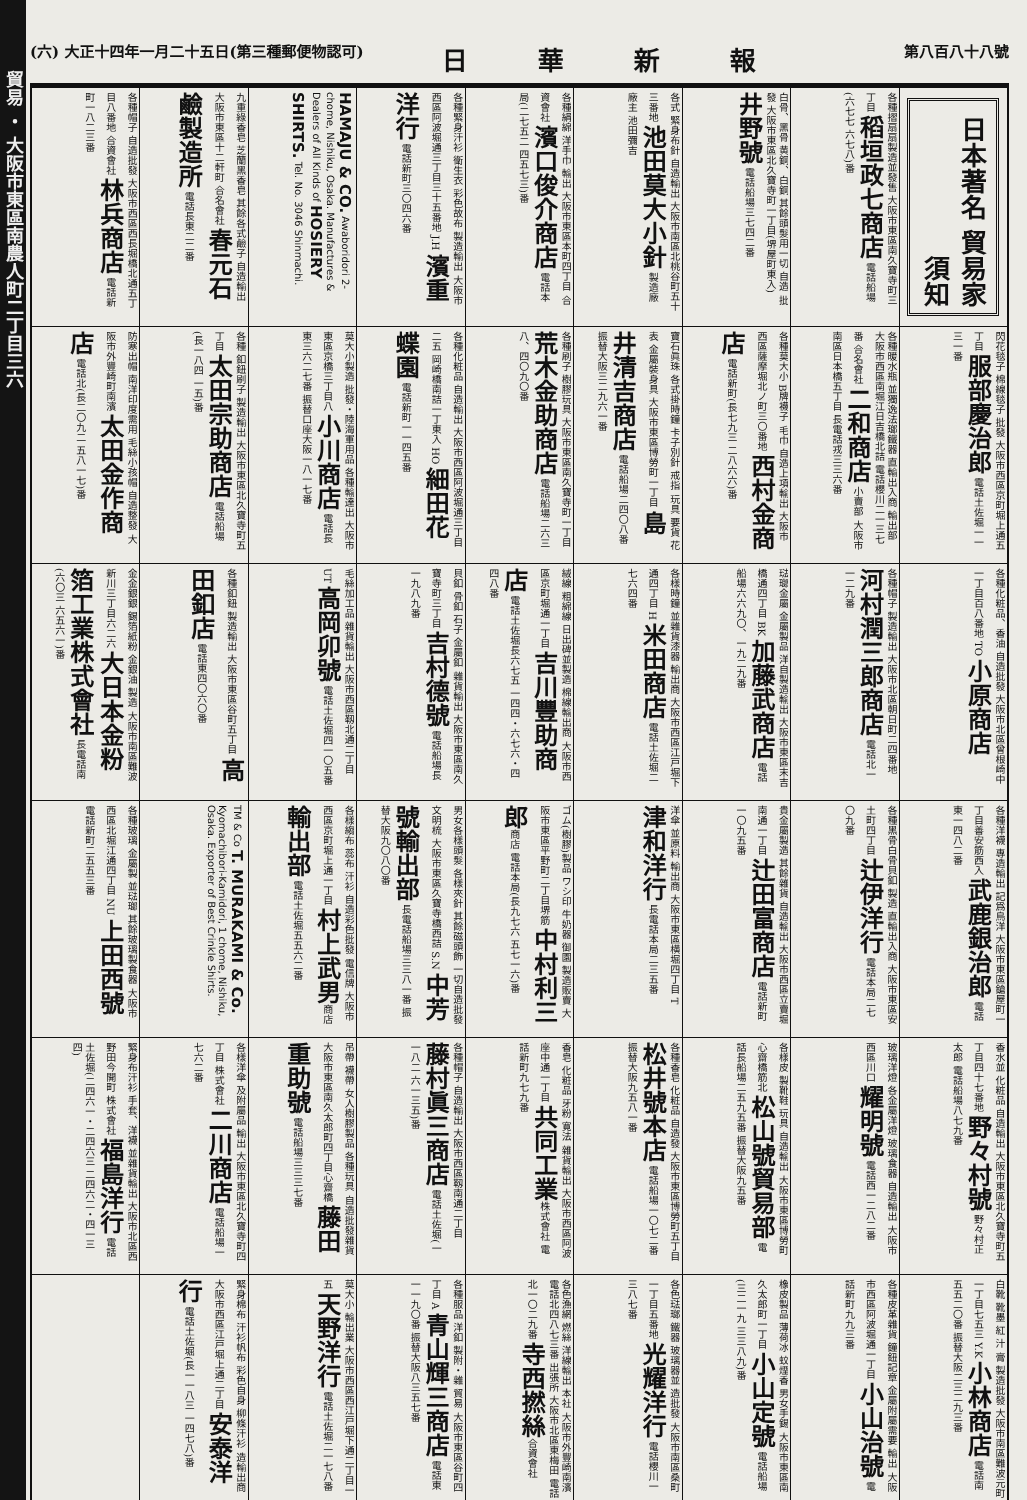貿易 ・ 大阪市東區南農人町二丁目三六
(六) 大正十四年一月二十五日(第三種郵便物認可) 日華新報 第八百八十八號
| 日本著名 貿易家須知 | 各種摺扇扇製造並發售 大阪市東區南久寶寺町三丁目 稻垣政七商店 電話船場(六七七 六七八)番 | 白骨、黑骨 黄銅、白銅 其餘頭髮用一切 自造 批發 大阪市東區北久寶寺町一丁目(堺屋町東入) 井野號 電話船場三七四二番 | 各式 緊身布針 自造輸出 大阪市南區北桃谷町五十三番地 池田莫大小針 製造廠 廠主 池田彌吉 | 各種絹綿 洋手巾 輸出 大阪市東區本町四丁目 合資會社 濱口俊介商店 電話本局(二七五二 四五七三)番 | 各種緊身汗衫 衛生衣 彩色故布 製造輸出 大阪市西區阿波堀通三丁目三十五番地 J.H 濱重洋行 電話新町三〇四六番 | HAMAJU & CO. Awaboridori 2-chome, Nishiku, Osaka. Manufactures & Dealers of All Kinds of HOSIERY SHIRTS. Tel. No. 3046 Shinmachi. | 九重綠香皂 芝蘭黑香皂 其餘各式鹼子 自造輸出 大阪市東區十二軒町 合名會社 春元石鹼製造所 電話長東二二番 | 各種帽子 自造批發 大阪市西區西長堀橋北通五丁目八番地 合資會社 林兵商店 電話新町一八二三番 |
| 閃花毯子 棉線毯子 批發 大阪市西區京町堀上通五丁目 服部慶治郎 電話土佐堀一一三一番 | 各種暖水瓶 並獨逸法瑯鐵器 直輸出入商 輸出部 大阪市西區南堀江日吉橋北詰 電話櫻川二一三七番 合名會社 二和商店 小賣部 大阪市南區日本橋五丁目 長電話戎三三六番 | 各種莫大小 B牌襪子 毛巾 自造上項輸出 大阪市西區薩摩堀北ノ町三〇番地 西村金商店 電話新町(長七九三 二八六六)番 | 寶石眞珠 各式掛時鐘 卡子別針 戒指 玩具 要貨 花表 金屬裝身具 大阪市東區博勞町一丁目 島井清吉商店 電話船場二四〇八番 振替大阪三二九六一番 | 各種刷子 樹膠玩具 大阪市東區南久寶寺町一丁目 荒木金助商店 電話船場二六三八、四〇九〇番 | 各種化粧品 自造輸出 大阪市西區阿波堀通三丁目二五 岡崎橋南詰一丁東入 HO 細田花蝶園 電話新町一一四五番 | 莫大小製造 批發・陸海軍用品 各種輸達出 大阪市東區京橋三丁目八 小川商店 電話長東三六二七番 振替口座大阪一八一七番 | 各種 釦鈕刷子 製造輸出 大阪市東區北久寶寺町五丁目 太田宗助商店 電話船場(長一八四 一五)番 | 防寒出帽 南洋印度需用 毛絲小孩帽 自造整發 大阪市外豐崎町南濱 太田金作商店 電話北(長二〇九二 五八一七)番 |
| 各種化粧品、香油 自造批發 大阪市北區曾根崎中一丁目百八番地 TO 小原商店 | 各種帽子 製造輸出 大阪市北區朝日町二四番地 河村潤三郎商店 電話北一一二九番 | 琺瑯金屬 金屬製品 洋自製造輸出 大阪市東區末吉橋通四丁目 BK 加藤武商店 電話船場六六九〇、一九二九番 | 各樣時鐘 並雜貨漆器 輸出商 大阪市西區江戸堀下通四丁目 H 米田商店 電話土佐堀二七六四番 | 絨線 粗綿線 日出碑並製造 棉線輸出商 大阪市西區京町堀通一丁目 吉川豐助商店 電話土佐堀長六七五 一四四・六七六・四四八番 | 貝釦 骨釦 石子 金屬釦 雜貨輸出 大阪市東區南久寶寺町三丁目 吉村德號 電話船場長一九八九番 | 毛絲加工品 雜貨輸出 大阪市西區靱北通二丁目 UT 高岡卯號 電話土佐堀四一〇五番 | 各種釦鈕 製造輸出 大阪市東區谷町五丁目 高田釦店 電話東四〇六〇番 | 金金銀銀 錫箔紙粉 金銀油 製造 大阪市南區難波新川三丁目六二六 大日本金粉箔工業株式會社 長電話南(六〇三 六五六一)番 |
| 各種洋襪 專造輸出 記爲鳥洋 大阪市東區鎗屋町一丁目善安筋西入 武鹿銀治郎 電話東一四八二番 | 各種黑骨白骨貝釦 製造 直輸出入商 大阪市東區安土町四丁目 辻伊洋行 電話本局二七〇九番 | 貴金屬製造 其餘雜貨 自造輸出 大阪市西區立賣堀南通一丁目 辻田富商店 電話新町一〇九五番 | 洋傘 並原料 輸出商 大阪市東區横堀四丁目 T 津和洋行 長電話本局二三五番 | ゴム(樹膠)製品 ワシ印 牛奶器 御園 製造販賣 大阪市東區平野町二丁目堺筋 中村利三郎 商店 電話本局(長九七六 五七一六)番 | 男女各樣頭髮 各樣夾針 其餘磁頭飾 一切自造批發 文明梳 大阪市東區久寶寺橋西詰 S.N 中芳號輸出部 長電話船場三三八一番 振替大阪九〇八〇番 | 各樣縐布 蕊布 汗衫 自造彩色批發 電信牌 大阪市西區京町堀上通一丁目 村上武男 商店 輸出部 電話土佐堀五五六二番 | TM & Co T. MURAKAMI & Co. Kyomachibori-Kamidori, 1 chome, Nishiku, Osaka. Exporter of Best Crinkle Shirts. | 各種玻璃 金屬製 並琺瑯 其餘玻璃製食器 大阪市西區北堀江通四丁目 NU 上田西號 電話新町二五五三番 |
| 香水並 化粧品 自造輸出 大阪市東區北久寶寺町五丁目四十七番地 野々村號 野々村正太郎 電話船場八七九番 | 玻璃洋燈 各金屬洋燈 玻璃食器 自造輸出 大阪市西區川口 耀明號 電話西一二八二番 | 各樣皮 製靴鞋 玩具 自造輸出 大阪市東區博勞町心齋橋筋北 松山號貿易部 電話長船場二五九五番 振替大阪九五番 | 各種香皂 化粧品 自造發 大阪市東區博勞町五丁目 松井號本店 電話船場一〇七二番 振替大阪九五八一番 | 香皂 化粧品 牙粉 寛法 雜貨輸出 大阪市西區阿波座中通一丁目 共同工業 株式會社 電話新町九七九番 | 各種帽子 自造輸出 大阪市西區靱南通二丁目 藤村眞三商店 電話土佐堀(一一八二 六一三五)番 | 吊帶 襪帶 女人樹膠製品 各種玩具 自造批發雜貨 大阪市東區南久太郎町四丁目心齋橋 藤田重助號 電話船場三三三七番 | 各樣洋傘 及附屬品 輸出 大阪市東區北久寶寺町四丁目 株式會社 二川商店 電話船場一七六二番 | 緊身布汗衫 手套、洋襪 並雜貨輸出 大阪市北區西野田今開町 株式會社 福島洋行 電話土佐堀(二四六一・二四六三 二四六二・四一三四) |
| 白靴 靴墨 紅 汁 膏 製造批發 大阪市南區難波元町一丁目七五三 Y.K 小林商店 電話南五五二〇番 振替大阪二三二九三番 | 各種皮革雜貨 鐘鈕記章 金屬附屬需要 輸出 大阪市西區阿波堀通一丁目 小山治號 電話新町九九三番 | 橡皮製品 薄荷冰 蚊煙香 男女手錫 大阪市東區南久太郎町一丁目 小山定號 電話船場(三二一九 三三八九)番 | 各色琺瑯 鐵器 玻璃器並 造批發 大阪市南區桑町一丁目五番地 光耀洋行 電話櫻川一三八七番 | 各色漁網 燃絲 洋線輸出 本社 大阪市外豐崎南濱 電話北四八七三番 出張所 大阪市北區東梅田 電話北一〇二九番 寺西撚絲 合資會社 | 各種服品 洋釦 製附・雜 貿易 大阪市東區谷町四丁目 A 青山輝三商店 電話東一一九〇番 振替大阪八三五七番 | 莫大小 輸出業 大阪市西區西江戸堀下通二丁目一五 天野洋行 電話土佐堀二一七八番 | 緊身棉布 汗衫帆布 彩色自身 柳條汗衫 造輸出商 大阪市西區江戸堀上通二丁目 安泰洋行 電話土佐堀(長一一八三 一四七八)番 | |